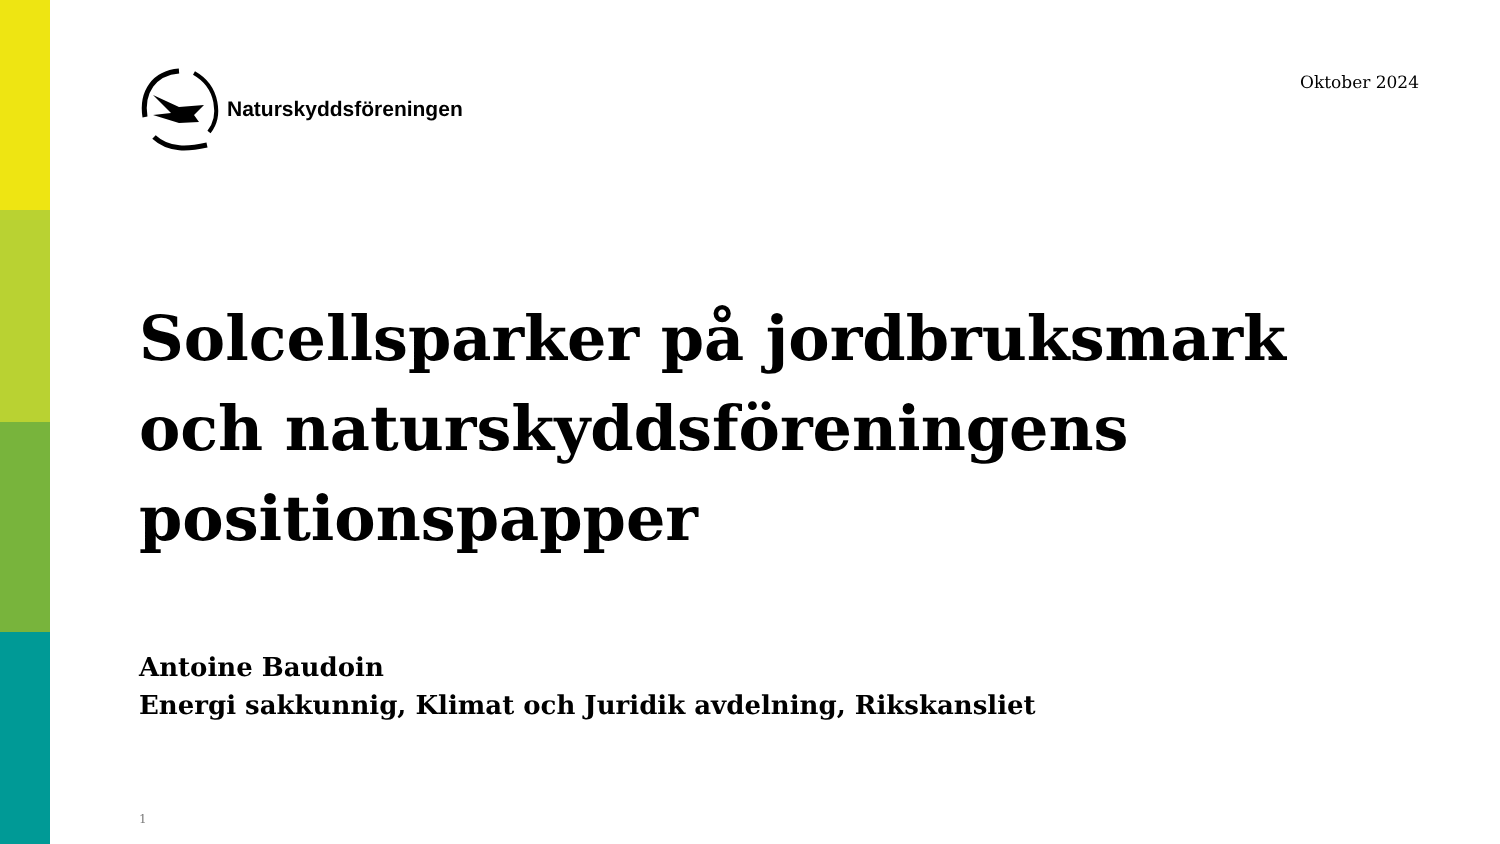Naturskyddsföreningen
Oktober 2024
Solcellsparker på jordbruksmark och naturskyddsföreningens positionspapper
Antoine Baudoin
Energi sakkunnig, Klimat och Juridik avdelning, Rikskansliet
1